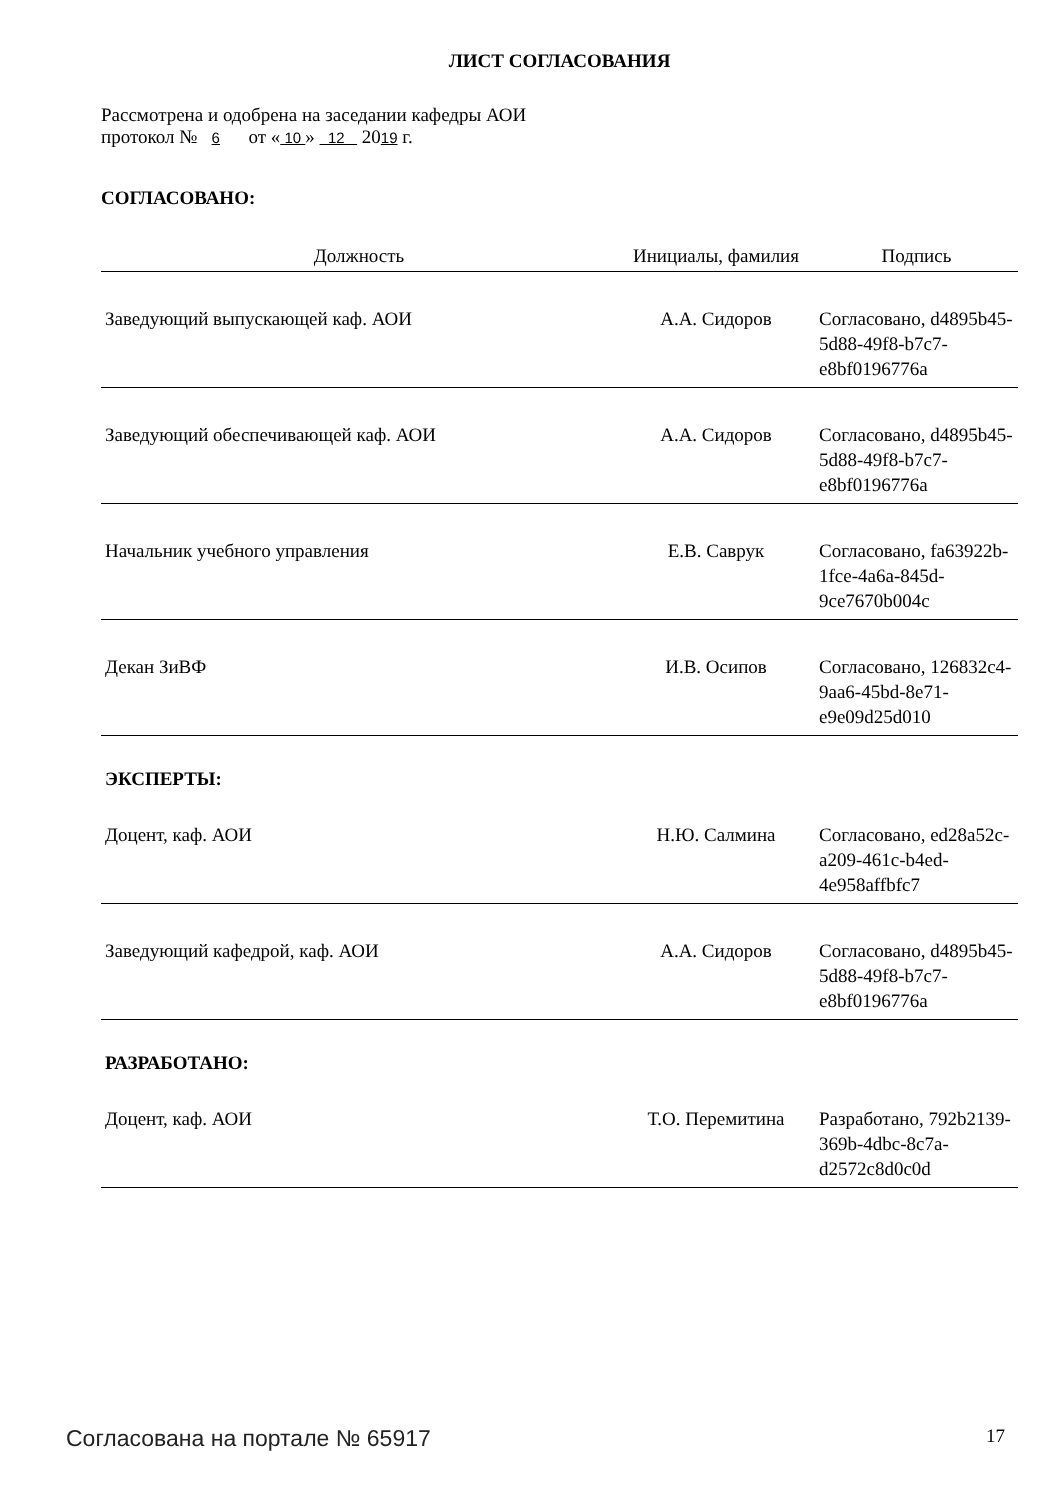ЛИСТ СОГЛАСОВАНИЯ
Рассмотрена и одобрена на заседании кафедры АОИ
протокол № 6 от « 10 » 12 2019 г.
СОГЛАСОВАНО:
| Должность | Инициалы, фамилия | Подпись |
| --- | --- | --- |
| Заведующий выпускающей каф. АОИ | А.А. Сидоров | Согласовано, d4895b45-5d88-49f8-b7c7-e8bf0196776a |
| Заведующий обеспечивающей каф. АОИ | А.А. Сидоров | Согласовано, d4895b45-5d88-49f8-b7c7-e8bf0196776a |
| Начальник учебного управления | Е.В. Саврук | Согласовано, fa63922b-1fce-4a6a-845d-9ce7670b004c |
| Декан ЗиВФ | И.В. Осипов | Согласовано, 126832c4-9aa6-45bd-8e71-e9e09d25d010 |
ЭКСПЕРТЫ:
| Доцент, каф. АОИ | Н.Ю. Салмина | Согласовано, ed28a52c-a209-461c-b4ed-4e958affbfc7 |
| Заведующий кафедрой, каф. АОИ | А.А. Сидоров | Согласовано, d4895b45-5d88-49f8-b7c7-e8bf0196776a |
РАЗРАБОТАНО:
| Доцент, каф. АОИ | Т.О. Перемитина | Разработано, 792b2139-369b-4dbc-8c7a-d2572c8d0c0d |
Согласована на портале № 65917 17